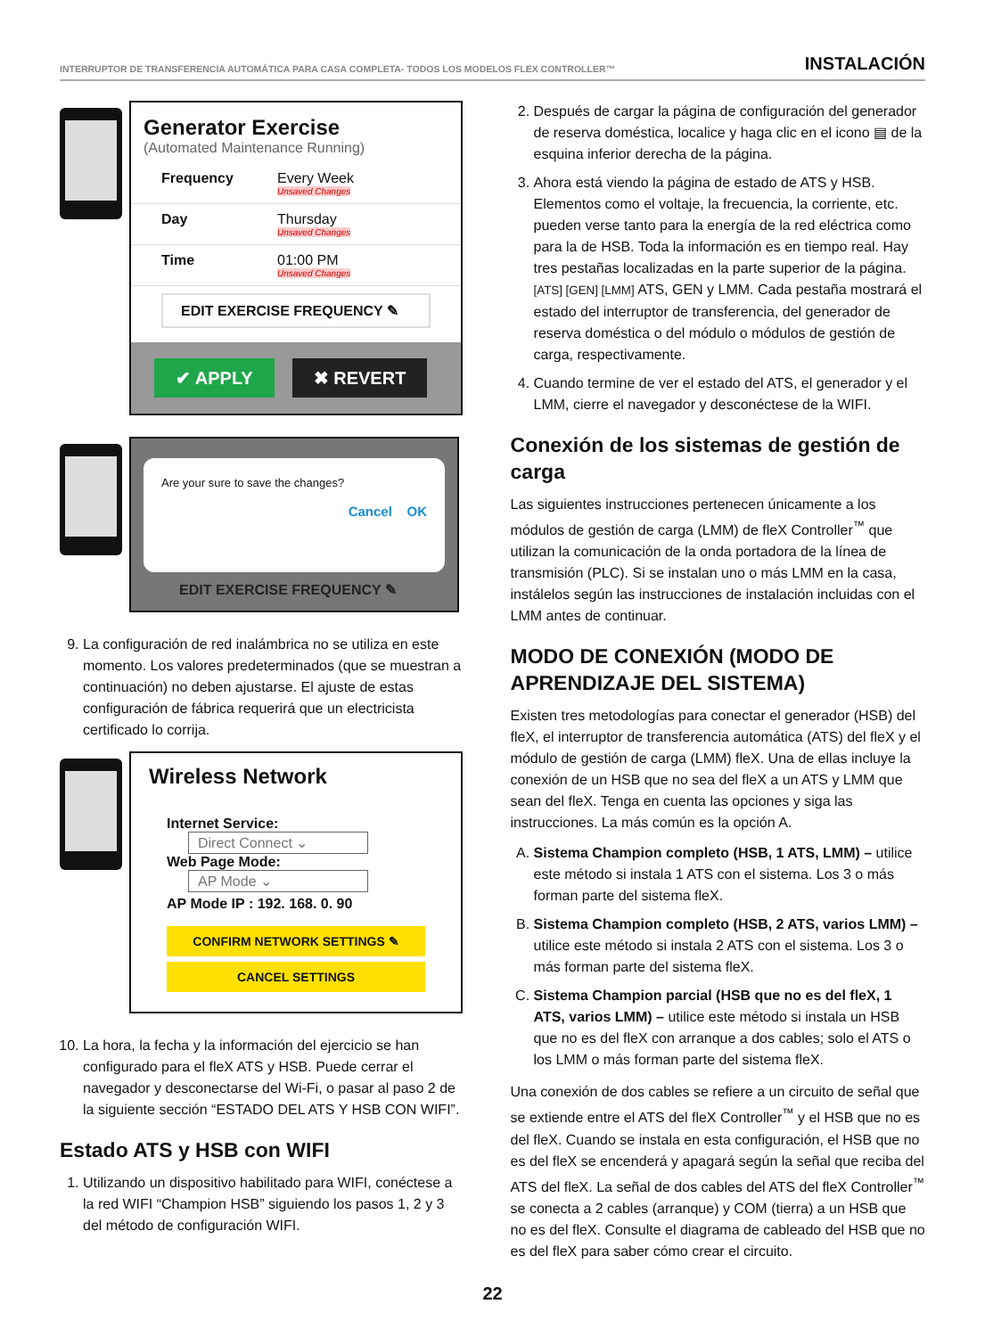INTERRUPTOR DE TRANSFERENCIA AUTOMÁTICA PARA CASA COMPLETA- TODOS LOS MODELOS FLEX CONTROLLER™ INSTALACIÓN
Generator Exercise
(Automated Maintenance Running)
Frequency Every Week
Unsaved Changes
Day Thursday
Unsaved Changes
Time 01:00 PM
Unsaved Changes
EDIT EXERCISE FREQUENCY ✎
✔ APPLY ✖ REVERT
Are your sure to save the changes?
Cancel OK
EDIT EXERCISE FREQUENCY ✎
9. La configuración de red inalámbrica no se utiliza en este momento. Los valores predeterminados (que se muestran a continuación) no deben ajustarse. El ajuste de estas configuración de fábrica requerirá que un electricista certificado lo corrija.
Wireless Network
Internet Service:
Direct Connect ⌄
Web Page Mode:
AP Mode ⌄
AP Mode IP : 192. 168. 0. 90
CONFIRM NETWORK SETTINGS ✎
CANCEL SETTINGS
10. La hora, la fecha y la información del ejercicio se han configurado para el fleX ATS y HSB. Puede cerrar el navegador y desconectarse del Wi-Fi, o pasar al paso 2 de la siguiente sección “ESTADO DEL ATS Y HSB CON WIFI”.
Estado ATS y HSB con WIFI
1. Utilizando un dispositivo habilitado para WIFI, conéctese a la red WIFI “Champion HSB” siguiendo los pasos 1, 2 y 3 del método de configuración WIFI.
2. Después de cargar la página de configuración del generador de reserva doméstica, localice y haga clic en el icono ▤ de la esquina inferior derecha de la página.
3. Ahora está viendo la página de estado de ATS y HSB. Elementos como el voltaje, la frecuencia, la corriente, etc. pueden verse tanto para la energía de la red eléctrica como para la de HSB. Toda la información es en tiempo real. Hay tres pestañas localizadas en la parte superior de la página. [ATS] [GEN] [LMM] ATS, GEN y LMM. Cada pestaña mostrará el estado del interruptor de transferencia, del generador de reserva doméstica o del módulo o módulos de gestión de carga, respectivamente.
4. Cuando termine de ver el estado del ATS, el generador y el LMM, cierre el navegador y desconéctese de la WIFI.
Conexión de los sistemas de gestión de carga
Las siguientes instrucciones pertenecen únicamente a los módulos de gestión de carga (LMM) de fleX Controller<sup>™</sup> que utilizan la comunicación de la onda portadora de la línea de transmisión (PLC). Si se instalan uno o más LMM en la casa, instálelos según las instrucciones de instalación incluidas con el LMM antes de continuar.
MODO DE CONEXIÓN (MODO DE APRENDIZAJE DEL SISTEMA)
Existen tres metodologías para conectar el generador (HSB) del fleX, el interruptor de transferencia automática (ATS) del fleX y el módulo de gestión de carga (LMM) fleX. Una de ellas incluye la conexión de un HSB que no sea del fleX a un ATS y LMM que sean del fleX. Tenga en cuenta las opciones y siga las instrucciones. La más común es la opción A.
A. Sistema Champion completo (HSB, 1 ATS, LMM) – utilice este método si instala 1 ATS con el sistema. Los 3 o más forman parte del sistema fleX.
B. Sistema Champion completo (HSB, 2 ATS, varios LMM) – utilice este método si instala 2 ATS con el sistema. Los 3 o más forman parte del sistema fleX.
C. Sistema Champion parcial (HSB que no es del fleX, 1 ATS, varios LMM) – utilice este método si instala un HSB que no es del fleX con arranque a dos cables; solo el ATS o los LMM o más forman parte del sistema fleX.
Una conexión de dos cables se refiere a un circuito de señal que se extiende entre el ATS del fleX Controller<sup>™</sup> y el HSB que no es del fleX. Cuando se instala en esta configuración, el HSB que no es del fleX se encenderá y apagará según la señal que reciba del ATS del fleX. La señal de dos cables del ATS del fleX Controller<sup>™</sup> se conecta a 2 cables (arranque) y COM (tierra) a un HSB que no es del fleX. Consulte el diagrama de cableado del HSB que no es del fleX para saber cómo crear el circuito.
22